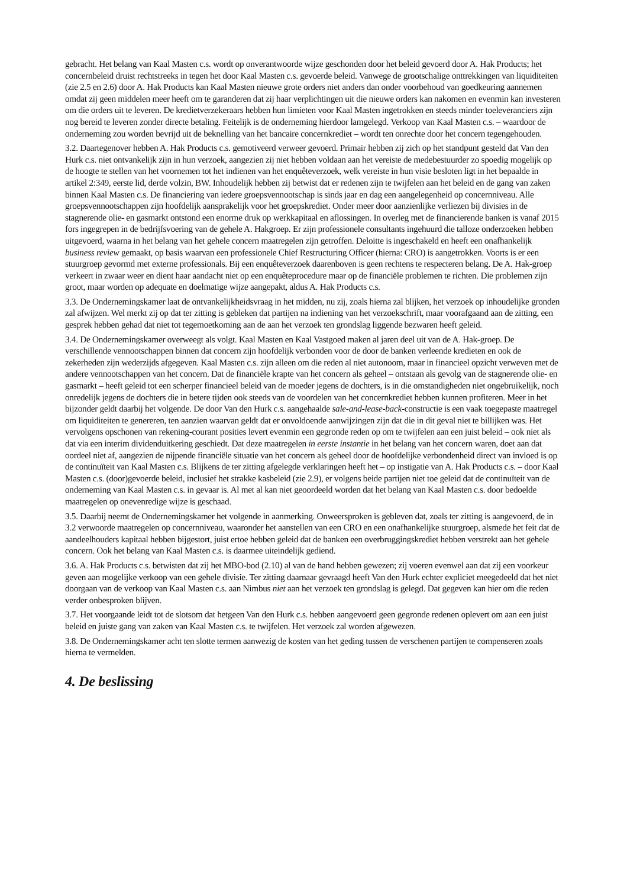gebracht. Het belang van Kaal Masten c.s. wordt op onverantwoorde wijze geschonden door het beleid gevoerd door A. Hak Products; het concernbeleid druist rechtstreeks in tegen het door Kaal Masten c.s. gevoerde beleid. Vanwege de grootschalige onttrekkingen van liquiditeiten (zie 2.5 en 2.6) door A. Hak Products kan Kaal Masten nieuwe grote orders niet anders dan onder voorbehoud van goedkeuring aannemen omdat zij geen middelen meer heeft om te garanderen dat zij haar verplichtingen uit die nieuwe orders kan nakomen en evenmin kan investeren om die orders uit te leveren. De kredietverzekeraars hebben hun limieten voor Kaal Masten ingetrokken en steeds minder toeleveranciers zijn nog bereid te leveren zonder directe betaling. Feitelijk is de onderneming hierdoor lamgelegd. Verkoop van Kaal Masten c.s. – waardoor de onderneming zou worden bevrijd uit de beknelling van het bancaire concernkrediet – wordt ten onrechte door het concern tegengehouden.
3.2. Daartegenover hebben A. Hak Products c.s. gemotiveerd verweer gevoerd. Primair hebben zij zich op het standpunt gesteld dat Van den Hurk c.s. niet ontvankelijk zijn in hun verzoek, aangezien zij niet hebben voldaan aan het vereiste de medebestuurder zo spoedig mogelijk op de hoogte te stellen van het voornemen tot het indienen van het enquêteverzoek, welk vereiste in hun visie besloten ligt in het bepaalde in artikel 2:349, eerste lid, derde volzin, BW. Inhoudelijk hebben zij betwist dat er redenen zijn te twijfelen aan het beleid en de gang van zaken binnen Kaal Masten c.s. De financiering van iedere groepsvennootschap is sinds jaar en dag een aangelegenheid op concernniveau. Alle groepsvennootschappen zijn hoofdelijk aansprakelijk voor het groepskrediet. Onder meer door aanzienlijke verliezen bij divisies in de stagnerende olie- en gasmarkt ontstond een enorme druk op werkkapitaal en aflossingen. In overleg met de financierende banken is vanaf 2015 fors ingegrepen in de bedrijfsvoering van de gehele A. Hakgroep. Er zijn professionele consultants ingehuurd die talloze onderzoeken hebben uitgevoerd, waarna in het belang van het gehele concern maatregelen zijn getroffen. Deloitte is ingeschakeld en heeft een onafhankelijk business review gemaakt, op basis waarvan een professionele Chief Restructuring Officer (hierna: CRO) is aangetrokken. Voorts is er een stuurgroep gevormd met externe professionals. Bij een enquêteverzoek daarenboven is geen rechtens te respecteren belang. De A. Hak-groep verkeert in zwaar weer en dient haar aandacht niet op een enquêteprocedure maar op de financiële problemen te richten. Die problemen zijn groot, maar worden op adequate en doelmatige wijze aangepakt, aldus A. Hak Products c.s.
3.3. De Ondernemingskamer laat de ontvankelijkheidsvraag in het midden, nu zij, zoals hierna zal blijken, het verzoek op inhoudelijke gronden zal afwijzen. Wel merkt zij op dat ter zitting is gebleken dat partijen na indiening van het verzoekschrift, maar voorafgaand aan de zitting, een gesprek hebben gehad dat niet tot tegemoetkoming aan de aan het verzoek ten grondslag liggende bezwaren heeft geleid.
3.4. De Ondernemingskamer overweegt als volgt. Kaal Masten en Kaal Vastgoed maken al jaren deel uit van de A. Hak-groep. De verschillende vennootschappen binnen dat concern zijn hoofdelijk verbonden voor de door de banken verleende kredieten en ook de zekerheden zijn wederzijds afgegeven. Kaal Masten c.s. zijn alleen om die reden al niet autonoom, maar in financieel opzicht verweven met de andere vennootschappen van het concern. Dat de financiële krapte van het concern als geheel – ontstaan als gevolg van de stagnerende olie- en gasmarkt – heeft geleid tot een scherper financieel beleid van de moeder jegens de dochters, is in die omstandigheden niet ongebruikelijk, noch onredelijk jegens de dochters die in betere tijden ook steeds van de voordelen van het concernkrediet hebben kunnen profiteren. Meer in het bijzonder geldt daarbij het volgende. De door Van den Hurk c.s. aangehaalde sale-and-lease-back-constructie is een vaak toegepaste maatregel om liquiditeiten te genereren, ten aanzien waarvan geldt dat er onvoldoende aanwijzingen zijn dat die in dit geval niet te billijken was. Het vervolgens opschonen van rekening-courant posities levert evenmin een gegronde reden op om te twijfelen aan een juist beleid – ook niet als dat via een interim dividenduitkering geschiedt. Dat deze maatregelen in eerste instantie in het belang van het concern waren, doet aan dat oordeel niet af, aangezien de nijpende financiële situatie van het concern als geheel door de hoofdelijke verbondenheid direct van invloed is op de continuïteit van Kaal Masten c.s. Blijkens de ter zitting afgelegde verklaringen heeft het – op instigatie van A. Hak Products c.s. – door Kaal Masten c.s. (door)gevoerde beleid, inclusief het strakke kasbeleid (zie 2.9), er volgens beide partijen niet toe geleid dat de continuïteit van de onderneming van Kaal Masten c.s. in gevaar is. Al met al kan niet geoordeeld worden dat het belang van Kaal Masten c.s. door bedoelde maatregelen op onevenredige wijze is geschaad.
3.5. Daarbij neemt de Ondernemingskamer het volgende in aanmerking. Onweersproken is gebleven dat, zoals ter zitting is aangevoerd, de in 3.2 verwoorde maatregelen op concernniveau, waaronder het aanstellen van een CRO en een onafhankelijke stuurgroep, alsmede het feit dat de aandeelhouders kapitaal hebben bijgestort, juist ertoe hebben geleid dat de banken een overbruggingskrediet hebben verstrekt aan het gehele concern. Ook het belang van Kaal Masten c.s. is daarmee uiteindelijk gediend.
3.6. A. Hak Products c.s. betwisten dat zij het MBO-bod (2.10) al van de hand hebben gewezen; zij voeren evenwel aan dat zij een voorkeur geven aan mogelijke verkoop van een gehele divisie. Ter zitting daarnaar gevraagd heeft Van den Hurk echter expliciet meegedeeld dat het niet doorgaan van de verkoop van Kaal Masten c.s. aan Nimbus niet aan het verzoek ten grondslag is gelegd. Dat gegeven kan hier om die reden verder onbesproken blijven.
3.7. Het voorgaande leidt tot de slotsom dat hetgeen Van den Hurk c.s. hebben aangevoerd geen gegronde redenen oplevert om aan een juist beleid en juiste gang van zaken van Kaal Masten c.s. te twijfelen. Het verzoek zal worden afgewezen.
3.8. De Ondernemingskamer acht ten slotte termen aanwezig de kosten van het geding tussen de verschenen partijen te compenseren zoals hierna te vermelden.
4. De beslissing